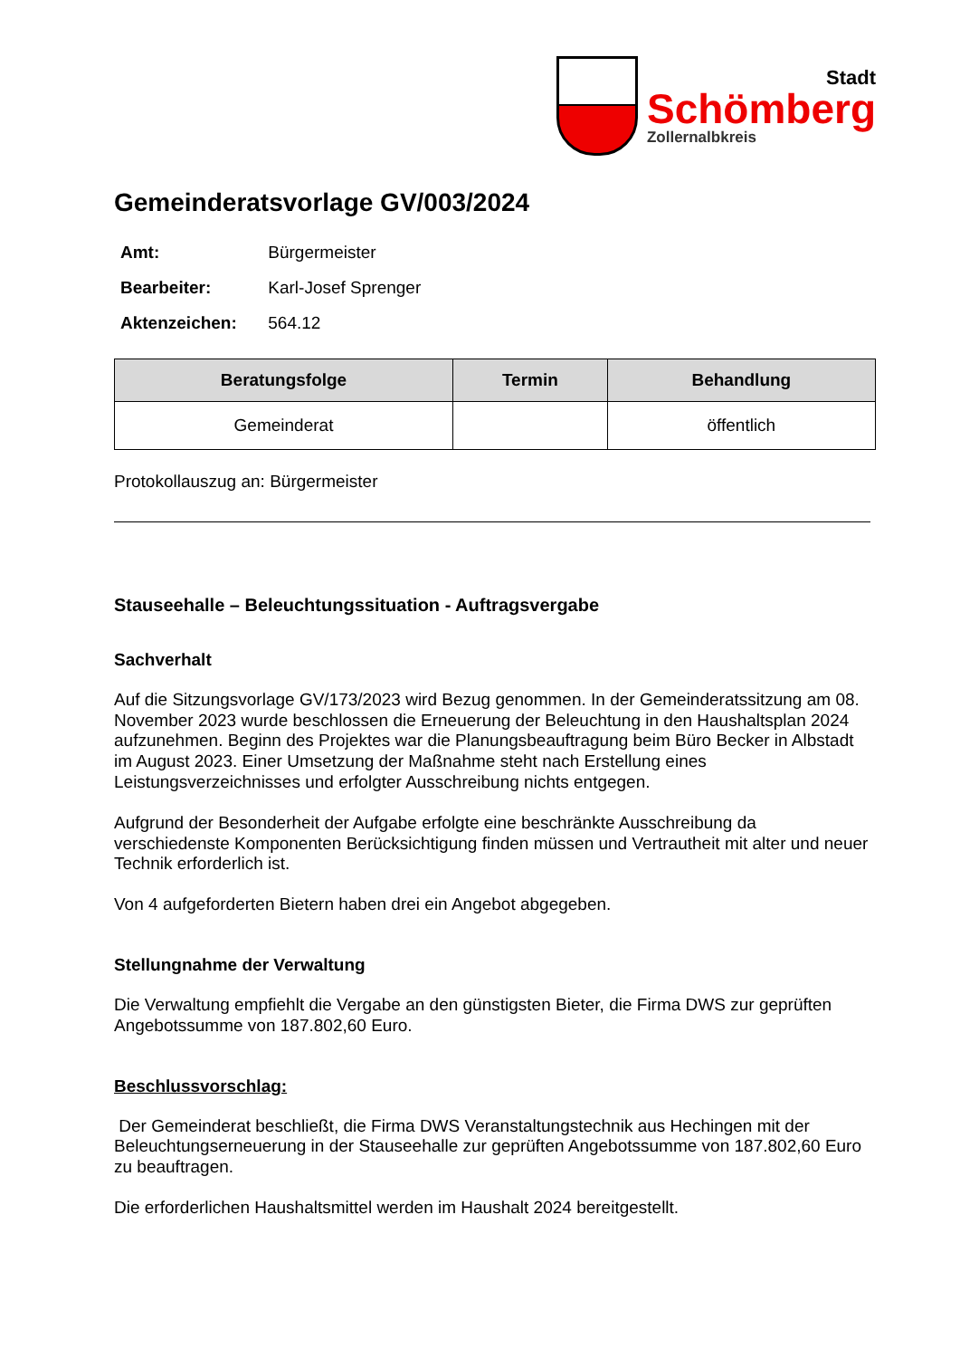Stadt
Schömberg
Zollernalbkreis
Gemeinderatsvorlage GV/003/2024
Amt: Bürgermeister
Bearbeiter: Karl-Josef Sprenger
Aktenzeichen: 564.12
| Beratungsfolge | Termin | Behandlung |
| --- | --- | --- |
| Gemeinderat | | öffentlich |
Protokollauszug an: Bürgermeister
Stauseehalle – Beleuchtungssituation - Auftragsvergabe
Sachverhalt
Auf die Sitzungsvorlage GV/173/2023 wird Bezug genommen. In der Gemeinderatssitzung am 08. November 2023 wurde beschlossen die Erneuerung der Beleuchtung in den Haushaltsplan 2024 aufzunehmen. Beginn des Projektes war die Planungsbeauftragung beim Büro Becker in Albstadt im August 2023. Einer Umsetzung der Maßnahme steht nach Erstellung eines Leistungsverzeichnisses und erfolgter Ausschreibung nichts entgegen.
Aufgrund der Besonderheit der Aufgabe erfolgte eine beschränkte Ausschreibung da verschiedenste Komponenten Berücksichtigung finden müssen und Vertrautheit mit alter und neuer Technik erforderlich ist.
Von 4 aufgeforderten Bietern haben drei ein Angebot abgegeben.
Stellungnahme der Verwaltung
Die Verwaltung empfiehlt die Vergabe an den günstigsten Bieter, die Firma DWS zur geprüften Angebotssumme von 187.802,60 Euro.
Beschlussvorschlag:
Der Gemeinderat beschließt, die Firma DWS Veranstaltungstechnik aus Hechingen mit der Beleuchtungserneuerung in der Stauseehalle zur geprüften Angebotssumme von 187.802,60 Euro zu beauftragen.
Die erforderlichen Haushaltsmittel werden im Haushalt 2024 bereitgestellt.